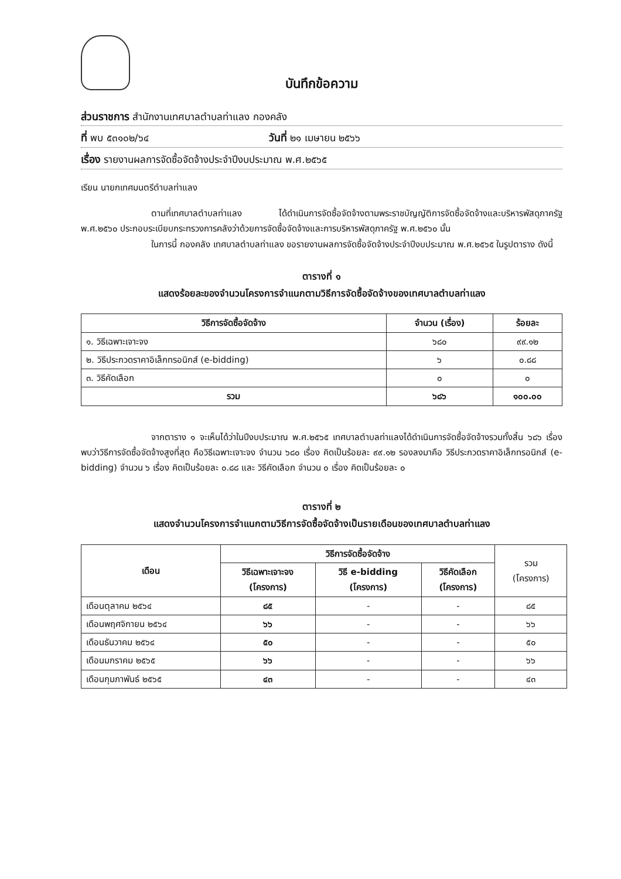บันทึกข้อความ
ส่วนราชการ สำนักงานเทศบาลตำบลท่าแลง กองคลัง
ที่ พบ ๕๓๑๐๒/๖๔ วันที่ ๒๑ เมษายน ๒๕๖๖
เรื่อง รายงานผลการจัดซื้อจัดจ้างประจำปีงบประมาณ พ.ศ.๒๕๖๕
เรียน นายกเทศมนตรีตำบลท่าแลง
ตามที่เทศบาลตำบลท่าแลง ได้ดำเนินการจัดซื้อจัดจ้างตามพระราชบัญญัติการจัดซื้อจัดจ้างและบริหารพัสดุภาครัฐ พ.ศ.๒๕๖๐ ประกอบระเบียบกระทรวงการคลังว่าด้วยการจัดซื้อจัดจ้างและการบริหารพัสดุภาครัฐ พ.ศ.๒๕๖๐ นั้น
ในการนี้ กองคลัง เทศบาลตำบลท่าแลง ขอรายงานผลการจัดซื้อจัดจ้างประจำปีงบประมาณ พ.ศ.๒๕๖๕ ในรูปตาราง ดังนี้
ตารางที่ ๑
แสดงร้อยละของจำนวนโครงการจำแนกตามวิธีการจัดซื้อจัดจ้างของเทศบาลตำบลท่าแลง
| วิธีการจัดซื้อจัดจ้าง | จำนวน (เรื่อง) | ร้อยละ |
| --- | --- | --- |
| ๑. วิธีเฉพาะเจาะจง | ๖๘๐ | ๙๙.๑๒ |
| ๒. วิธีประกวดราคาอิเล็กทรอนิกส์ (e-bidding) | ๖ | ๐.๘๘ |
| ๓. วิธีคัดเลือก | ๐ | ๐ |
| รวม | ๖๘๖ | ๑๐๐.๐๐ |
จากตาราง ๑ จะเห็นได้ว่าในปีงบประมาณ พ.ศ.๒๕๖๕ เทศบาลตำบลท่าแลงได้ดำเนินการจัดซื้อจัดจ้างรวมทั้งสิ้น ๖๘๖ เรื่อง พบว่าวิธีการจัดซื้อจัดจ้างสูงที่สุด คือวิธีเฉพาะเจาะจง จำนวน ๖๘๐ เรื่อง คิดเป็นร้อยละ ๙๙.๑๒ รองลงมาคือ วิธีประกวดราคาอิเล็กทรอนิกส์ (e-bidding) จำนวน ๖ เรื่อง คิดเป็นร้อยละ ๐.๘๘ และ วิธีคัดเลือก จำนวน ๐ เรื่อง คิดเป็นร้อยละ ๐
ตารางที่ ๒
แสดงจำนวนโครงการจำแนกตามวิธีการจัดซื้อจัดจ้างเป็นรายเดือนของเทศบาลตำบลท่าแลง
| เดือน | วิธีการจัดซื้อจัดจ้าง | | | รวม (โครงการ) |
| | วิธีเฉพาะเจาะจง (โครงการ) | วิธี e-bidding (โครงการ) | วิธีคัดเลือก (โครงการ) | |
| เดือนตุลาคม ๒๕๖๔ | ๘๕ | - | - | ๘๕ |
| เดือนพฤศจิกายน ๒๕๖๔ | ๖๖ | - | - | ๖๖ |
| เดือนธันวาคม ๒๕๖๔ | ๕๐ | - | - | ๕๐ |
| เดือนมกราคม ๒๕๖๕ | ๖๖ | - | - | ๖๖ |
| เดือนกุมภาพันธ์ ๒๕๖๕ | ๔๓ | - | - | ๔๓ |